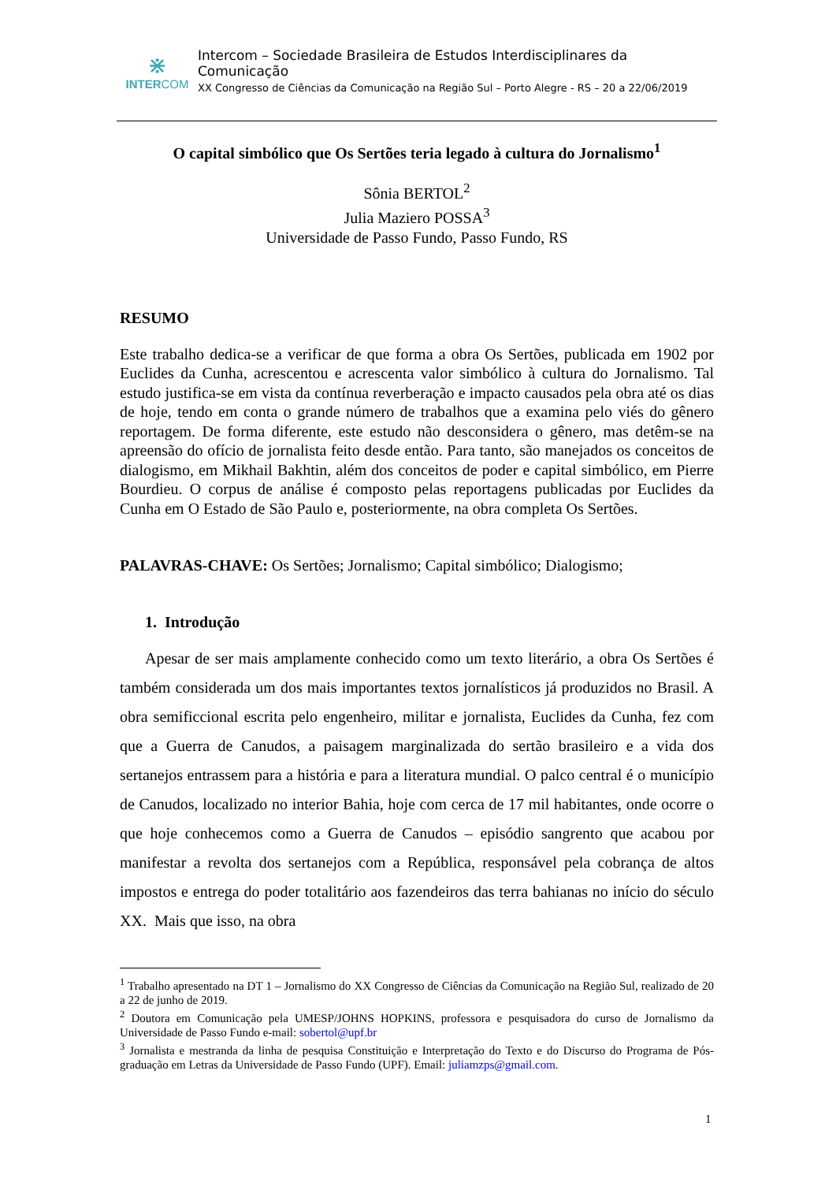⋇
INTERCOM
Intercom – Sociedade Brasileira de Estudos Interdisciplinares da Comunicação
XX Congresso de Ciências da Comunicação na Região Sul – Porto Alegre - RS – 20 a 22/06/2019
O capital simbólico que Os Sertões teria legado à cultura do Jornalismo<sup>1</sup>
Sônia BERTOL<sup>2</sup>
Julia Maziero POSSA<sup>3</sup>
Universidade de Passo Fundo, Passo Fundo, RS
RESUMO
Este trabalho dedica-se a verificar de que forma a obra Os Sertões, publicada em 1902 por Euclides da Cunha, acrescentou e acrescenta valor simbólico à cultura do Jornalismo. Tal estudo justifica-se em vista da contínua reverberação e impacto causados pela obra até os dias de hoje, tendo em conta o grande número de trabalhos que a examina pelo viés do gênero reportagem. De forma diferente, este estudo não desconsidera o gênero, mas detêm-se na apreensão do ofício de jornalista feito desde então. Para tanto, são manejados os conceitos de dialogismo, em Mikhail Bakhtin, além dos conceitos de poder e capital simbólico, em Pierre Bourdieu. O corpus de análise é composto pelas reportagens publicadas por Euclides da Cunha em O Estado de São Paulo e, posteriormente, na obra completa Os Sertões.
PALAVRAS-CHAVE: Os Sertões; Jornalismo; Capital simbólico; Dialogismo;
1. Introdução
Apesar de ser mais amplamente conhecido como um texto literário, a obra Os Sertões é também considerada um dos mais importantes textos jornalísticos já produzidos no Brasil. A obra semificcional escrita pelo engenheiro, militar e jornalista, Euclides da Cunha, fez com que a Guerra de Canudos, a paisagem marginalizada do sertão brasileiro e a vida dos sertanejos entrassem para a história e para a literatura mundial. O palco central é o município de Canudos, localizado no interior Bahia, hoje com cerca de 17 mil habitantes, onde ocorre o que hoje conhecemos como a Guerra de Canudos – episódio sangrento que acabou por manifestar a revolta dos sertanejos com a República, responsável pela cobrança de altos impostos e entrega do poder totalitário aos fazendeiros das terra bahianas no início do século XX. Mais que isso, na obra
<sup>1</sup> Trabalho apresentado na DT 1 – Jornalismo do XX Congresso de Ciências da Comunicação na Região Sul, realizado de 20 a 22 de junho de 2019.
<sup>2</sup> Doutora em Comunicação pela UMESP/JOHNS HOPKINS, professora e pesquisadora do curso de Jornalismo da Universidade de Passo Fundo e-mail: sobertol@upf.br
<sup>3</sup> Jornalista e mestranda da linha de pesquisa Constituição e Interpretação do Texto e do Discurso do Programa de Pós-graduação em Letras da Universidade de Passo Fundo (UPF). Email: juliamzps@gmail.com.
1